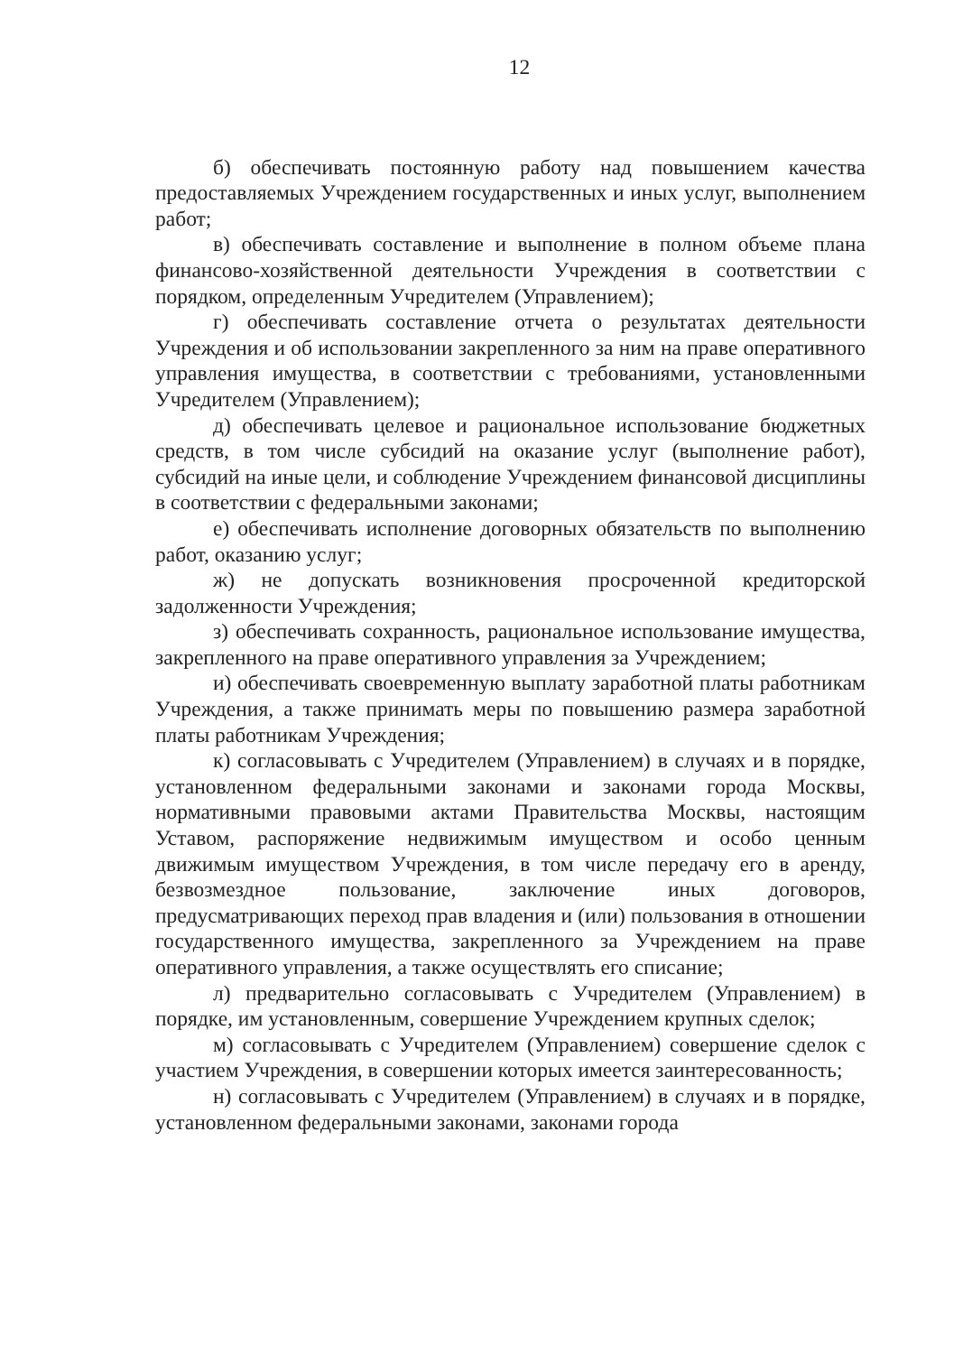12
б) обеспечивать постоянную работу над повышением качества предоставляемых Учреждением государственных и иных услуг, выполнением работ;
в) обеспечивать составление и выполнение в полном объеме плана финансово-хозяйственной деятельности Учреждения в соответствии с порядком, определенным Учредителем (Управлением);
г) обеспечивать составление отчета о результатах деятельности Учреждения и об использовании закрепленного за ним на праве оперативного управления имущества, в соответствии с требованиями, установленными Учредителем (Управлением);
д) обеспечивать целевое и рациональное использование бюджетных средств, в том числе субсидий на оказание услуг (выполнение работ), субсидий на иные цели, и соблюдение Учреждением финансовой дисциплины в соответствии с федеральными законами;
е) обеспечивать исполнение договорных обязательств по выполнению работ, оказанию услуг;
ж) не допускать возникновения просроченной кредиторской задолженности Учреждения;
з) обеспечивать сохранность, рациональное использование имущества, закрепленного на праве оперативного управления за Учреждением;
и) обеспечивать своевременную выплату заработной платы работникам Учреждения, а также принимать меры по повышению размера заработной платы работникам Учреждения;
к) согласовывать с Учредителем (Управлением) в случаях и в порядке, установленном федеральными законами и законами города Москвы, нормативными правовыми актами Правительства Москвы, настоящим Уставом, распоряжение недвижимым имуществом и особо ценным движимым имуществом Учреждения, в том числе передачу его в аренду, безвозмездное пользование, заключение иных договоров, предусматривающих переход прав владения и (или) пользования в отношении государственного имущества, закрепленного за Учреждением на праве оперативного управления, а также осуществлять его списание;
л) предварительно согласовывать с Учредителем (Управлением) в порядке, им установленным, совершение Учреждением крупных сделок;
м) согласовывать с Учредителем (Управлением) совершение сделок с участием Учреждения, в совершении которых имеется заинтересованность;
н) согласовывать с Учредителем (Управлением) в случаях и в порядке, установленном федеральными законами, законами города